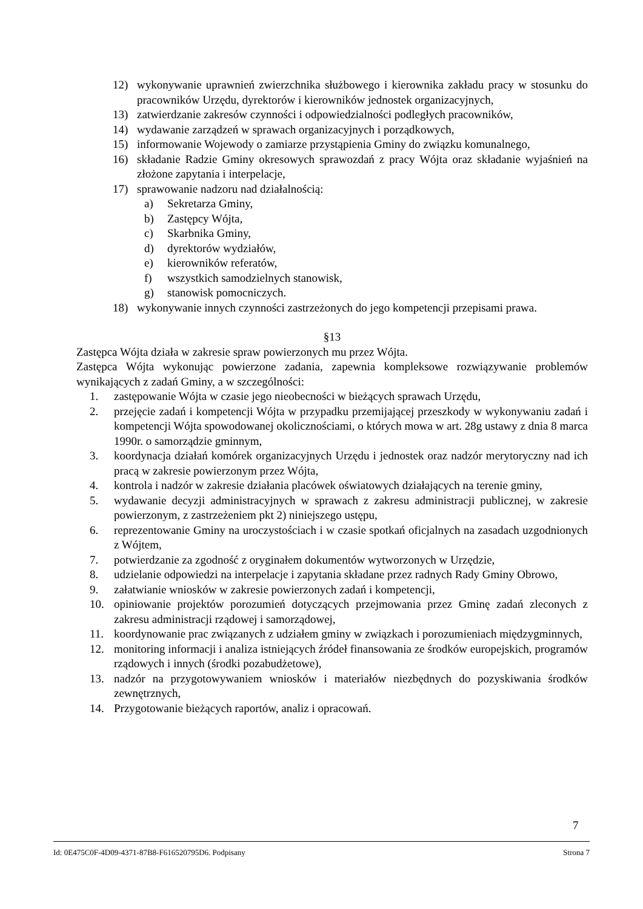12) wykonywanie uprawnień zwierzchnika służbowego i kierownika zakładu pracy w stosunku do pracowników Urzędu, dyrektorów i kierowników jednostek organizacyjnych,
13) zatwierdzanie zakresów czynności i odpowiedzialności podległych pracowników,
14) wydawanie zarządzeń w sprawach organizacyjnych i porządkowych,
15) informowanie Wojewody o zamiarze przystąpienia Gminy do związku komunalnego,
16) składanie Radzie Gminy okresowych sprawozdań z pracy Wójta oraz składanie wyjaśnień na złożone zapytania i interpelacje,
17) sprawowanie nadzoru nad działalnością:
a) Sekretarza Gminy,
b) Zastępcy Wójta,
c) Skarbnika Gminy,
d) dyrektorów wydziałów,
e) kierowników referatów,
f) wszystkich samodzielnych stanowisk,
g) stanowisk pomocniczych.
18) wykonywanie innych czynności zastrzeżonych do jego kompetencji przepisami prawa.
§13
Zastępca Wójta działa w zakresie spraw powierzonych mu przez Wójta.
Zastępca Wójta wykonując powierzone zadania, zapewnia kompleksowe rozwiązywanie problemów wynikających z zadań Gminy, a w szczególności:
1. zastępowanie Wójta w czasie jego nieobecności w bieżących sprawach Urzędu,
2. przejęcie zadań i kompetencji Wójta w przypadku przemijającej przeszkody w wykonywaniu zadań i kompetencji Wójta spowodowanej okolicznościami, o których mowa w art. 28g ustawy z dnia 8 marca 1990r. o samorządzie gminnym,
3. koordynacja działań komórek organizacyjnych Urzędu i jednostek oraz nadzór merytoryczny nad ich pracą w zakresie powierzonym przez Wójta,
4. kontrola i nadzór w zakresie działania placówek oświatowych działających na terenie gminy,
5. wydawanie decyzji administracyjnych w sprawach z zakresu administracji publicznej, w zakresie powierzonym, z zastrzeżeniem pkt 2) niniejszego ustępu,
6. reprezentowanie Gminy na uroczystościach i w czasie spotkań oficjalnych na zasadach uzgodnionych z Wójtem,
7. potwierdzanie za zgodność z oryginałem dokumentów wytworzonych w Urzędzie,
8. udzielanie odpowiedzi na interpelacje i zapytania składane przez radnych Rady Gminy Obrowo,
9. załatwianie wniosków w zakresie powierzonych zadań i kompetencji,
10. opiniowanie projektów porozumień dotyczących przejmowania przez Gminę zadań zleconych z zakresu administracji rządowej i samorządowej,
11. koordynowanie prac związanych z udziałem gminy w związkach i porozumieniach międzygminnych,
12. monitoring informacji i analiza istniejących źródeł finansowania ze środków europejskich, programów rządowych i innych (środki pozabudżetowe),
13. nadzór na przygotowywaniem wniosków i materiałów niezbędnych do pozyskiwania środków zewnętrznych,
14. Przygotowanie bieżących raportów, analiz i opracowań.
7
Id: 0E475C0F-4D09-4371-87B8-F616520795D6. Podpisany Strona 7